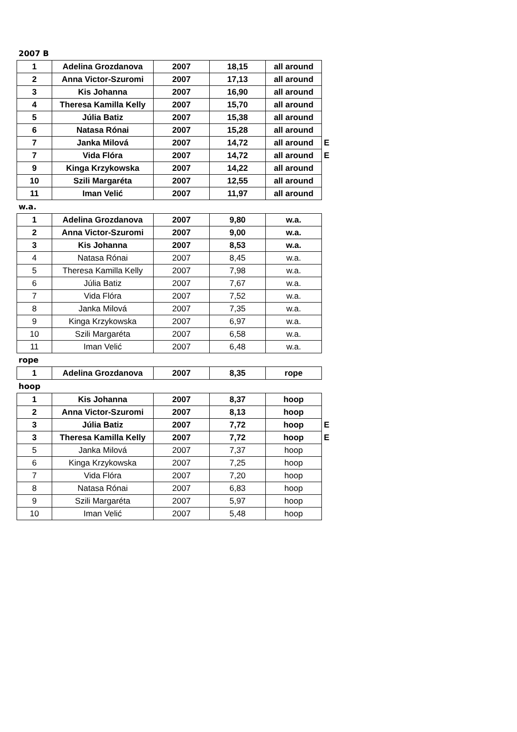2007 B
| 1 | Adelina Grozdanova | 2007 | 18,15 | all around | |
| 2 | Anna Victor-Szuromi | 2007 | 17,13 | all around | |
| 3 | Kis Johanna | 2007 | 16,90 | all around | |
| 4 | Theresa Kamilla Kelly | 2007 | 15,70 | all around | |
| 5 | Júlia Batiz | 2007 | 15,38 | all around | |
| 6 | Natasa Rónai | 2007 | 15,28 | all around | |
| 7 | Janka Milová | 2007 | 14,72 | all around | E |
| 7 | Vida Flóra | 2007 | 14,72 | all around | E |
| 9 | Kinga Krzykowska | 2007 | 14,22 | all around | |
| 10 | Szili Margaréta | 2007 | 12,55 | all around | |
| 11 | Iman Velić | 2007 | 11,97 | all around | |
w.a.
| 1 | Adelina Grozdanova | 2007 | 9,80 | w.a. |
| 2 | Anna Victor-Szuromi | 2007 | 9,00 | w.a. |
| 3 | Kis Johanna | 2007 | 8,53 | w.a. |
| 4 | Natasa Rónai | 2007 | 8,45 | w.a. |
| 5 | Theresa Kamilla Kelly | 2007 | 7,98 | w.a. |
| 6 | Júlia Batiz | 2007 | 7,67 | w.a. |
| 7 | Vida Flóra | 2007 | 7,52 | w.a. |
| 8 | Janka Milová | 2007 | 7,35 | w.a. |
| 9 | Kinga Krzykowska | 2007 | 6,97 | w.a. |
| 10 | Szili Margaréta | 2007 | 6,58 | w.a. |
| 11 | Iman Velić | 2007 | 6,48 | w.a. |
rope
| 1 | Adelina Grozdanova | 2007 | 8,35 | rope |
hoop
| 1 | Kis Johanna | 2007 | 8,37 | hoop | |
| 2 | Anna Victor-Szuromi | 2007 | 8,13 | hoop | |
| 3 | Júlia Batiz | 2007 | 7,72 | hoop | E |
| 3 | Theresa Kamilla Kelly | 2007 | 7,72 | hoop | E |
| 5 | Janka Milová | 2007 | 7,37 | hoop | |
| 6 | Kinga Krzykowska | 2007 | 7,25 | hoop | |
| 7 | Vida Flóra | 2007 | 7,20 | hoop | |
| 8 | Natasa Rónai | 2007 | 6,83 | hoop | |
| 9 | Szili Margaréta | 2007 | 5,97 | hoop | |
| 10 | Iman Velić | 2007 | 5,48 | hoop | |